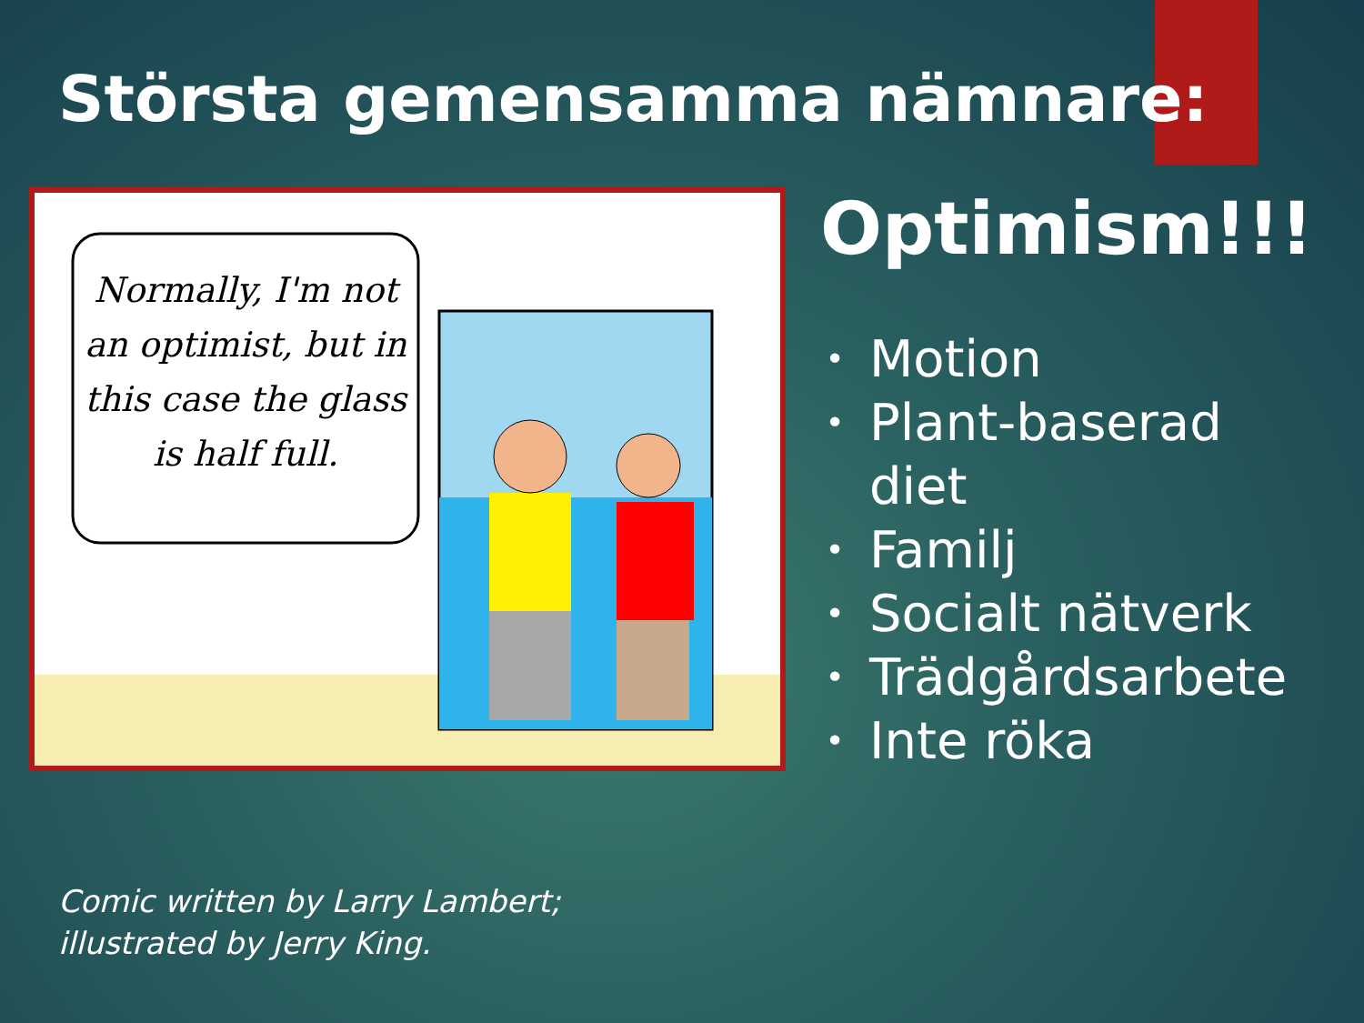Största gemensamma nämnare:
Normally, I'm not
an optimist, but in
this case the glass
is half full.
Optimism!!!
• Motion
• Plant-baserad
diet
• Familj
• Socialt nätverk
• Trädgårdsarbete
• Inte röka
Comic written by Larry Lambert;
illustrated by Jerry King.